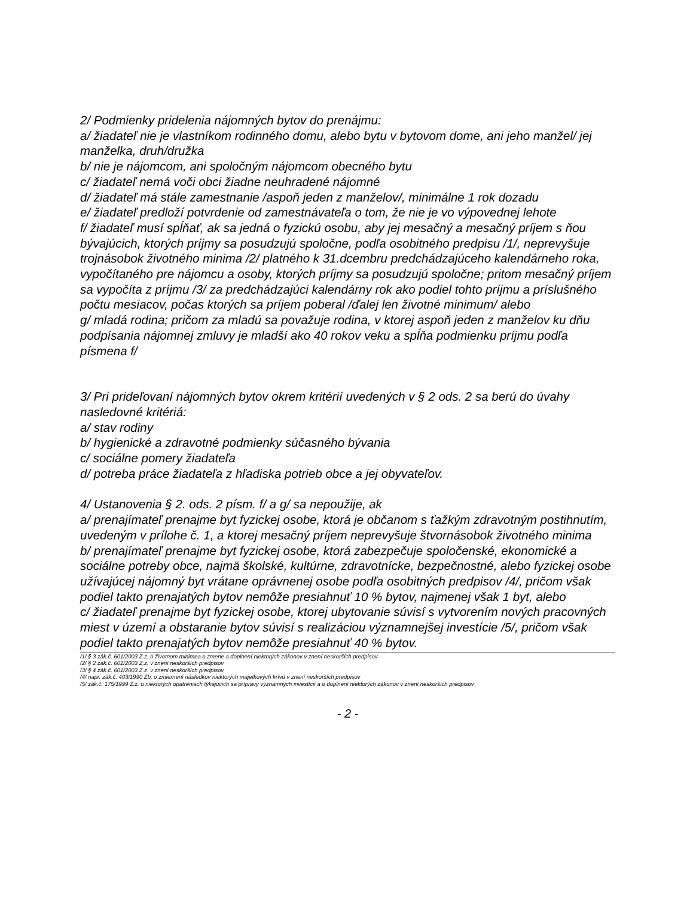2/ Podmienky pridelenia nájomných bytov do prenájmu:
a/ žiadateľ nie je vlastníkom rodinného domu, alebo bytu v bytovom dome, ani jeho manžel/ jej manželka, druh/družka
b/ nie je nájomcom, ani spoločným nájomcom obecného bytu
c/ žiadateľ nemá voči obci žiadne neuhradené nájomné
d/ žiadateľ má stále zamestnanie /aspoň jeden z manželov/, minimálne 1 rok dozadu
e/ žiadateľ predloží potvrdenie od zamestnávateľa o tom, že nie je vo výpovednej lehote
f/ žiadateľ musí spĺňať, ak sa jedná o fyzickú osobu, aby jej mesačný a mesačný príjem s ňou bývajúcich, ktorých príjmy sa posudzujú spoločne, podľa osobitného predpisu /1/, neprevyšuje trojnásobok životného minima /2/ platného k 31.dcembru predchádzajúceho kalendárneho roka, vypočítaného pre nájomcu a osoby, ktorých príjmy sa posudzujú spoločne; pritom mesačný príjem sa vypočíta z príjmu /3/ za predchádzajúci kalendárny rok ako podiel tohto príjmu a príslušného počtu mesiacov, počas ktorých sa príjem poberal /ďalej len životné minimum/ alebo
g/ mladá rodina; pričom za mladú sa považuje rodina, v ktorej aspoň jeden z manželov ku dňu podpísania nájomnej zmluvy je mladší ako 40 rokov veku a spĺňa podmienku príjmu podľa písmena f/
3/ Pri prideľovaní nájomných bytov okrem kritérií uvedených v § 2 ods. 2 sa berú do úvahy nasledovné kritériá:
a/ stav rodiny
b/ hygienické a zdravotné podmienky súčasného bývania
c/ sociálne pomery žiadateľa
d/ potreba práce žiadateľa z hľadiska potrieb obce a jej obyvateľov.
4/ Ustanovenia § 2. ods. 2 písm. f/ a g/ sa nepoužije, ak
a/ prenajímateľ prenajme byt fyzickej osobe, ktorá je občanom s ťažkým zdravotným postihnutím, uvedeným v prílohe č. 1, a ktorej mesačný príjem neprevyšuje štvornásobok životného minima
b/ prenajímateľ prenajme byt fyzickej osobe, ktorá zabezpečuje spoločenské, ekonomické a sociálne potreby obce, najmä školské, kultúrne, zdravotnícke, bezpečnostné, alebo fyzickej osobe užívajúcej nájomný byt vrátane oprávnenej osobe podľa osobitných predpisov /4/, pričom však podiel takto prenajatých bytov nemôže presiahnuť 10 % bytov, najmenej však 1 byt, alebo
c/ žiadateľ prenajme byt fyzickej osobe, ktorej ubytovanie súvisí s vytvorením nových pracovných miest v území a obstaranie bytov súvisí s realizáciou významnejšej investície /5/, pričom však podiel takto prenajatých bytov nemôže presiahnuť 40 % bytov.
/1/ § 3 zák.č. 601/2003 Z.z. o životnom minimea o zmene a doplnení niektorých zákonov v znení neskorších predpisov
/2/ § 2 zák.č. 601/2003 Z.z. v znení neskorších predpisov
/3/ § 4 zák.č. 601/2003 Z.z. v znení neskorších predpisov
/4/ napr. zák.č. 403/1990 Zb. o zmiernení následkov niektorých majetkových krívd v znení neskorších predpisov
/5/ zák.č. 175/1999 Z.z. o niektorých opatreniach týkajúcich sa prípravy významných investícií a o doplnení niektorých zákonov v znení neskorších predpisov
- 2 -